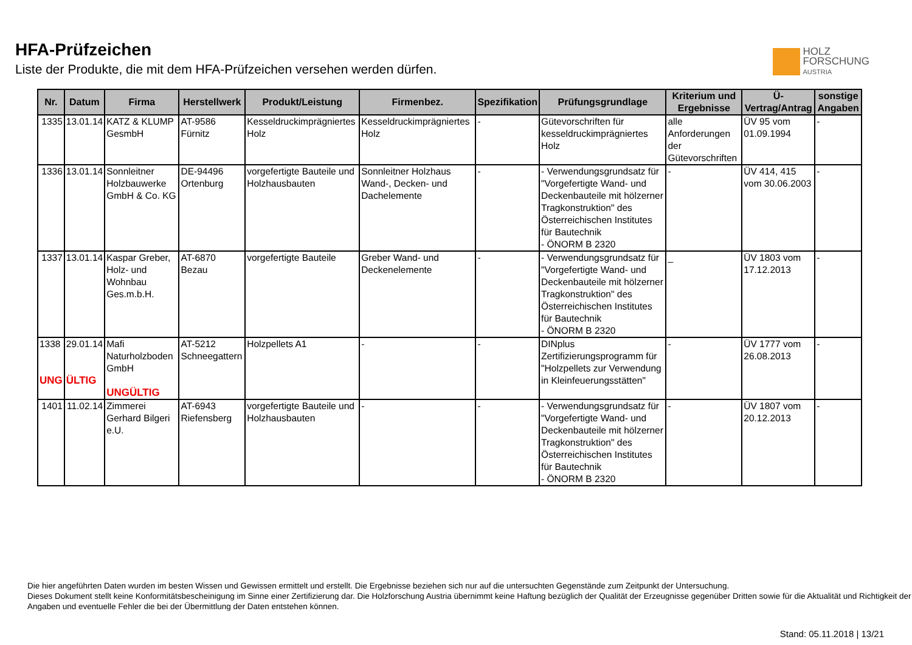HFA-Prüfzeichen
Liste der Produkte, die mit dem HFA-Prüfzeichen versehen werden dürfen.
HOLZ
FORSCHUNG
AUSTRIA
| Nr. | Datum | Firma | Herstellwerk | Produkt/Leistung | Firmenbez. | Spezifikation | Prüfungsgrundlage | Kriterium und Ergebnisse | Ü-Vertrag/Antrag | sonstige Angaben |
| --- | --- | --- | --- | --- | --- | --- | --- | --- | --- | --- |
| 1335 | 13.01.14 | KATZ & KLUMP GesmbH | AT-9586 Fürnitz | Kesseldruckimprägniertes Holz | Kesseldruckimprägniertes Holz | - | Gütevorschriften für kesseldruckimprägniertes Holz | alle Anforderungen der Gütevorschriften | ÜV 95 vom 01.09.1994 | - |
| 1336 | 13.01.14 | Sonnleitner Holzbauwerke GmbH & Co. KG | DE-94496 Ortenburg | vorgefertigte Bauteile und Holzhausbauten | Sonnleitner Holzhaus Wand-, Decken- und Dachelemente | - | - Verwendungsgrundsatz für "Vorgefertigte Wand- und Deckenbauteile mit hölzerner Tragkonstruktion" des Österreichischen Institutes für Bautechnik - ÖNORM B 2320 | - | ÜV 414, 415 vom 30.06.2003 | - |
| 1337 | 13.01.14 | Kaspar Greber, Holz- und Wohnbau Ges.m.b.H. | AT-6870 Bezau | vorgefertigte Bauteile | Greber Wand- und Deckenelemente | - | - Verwendungsgrundsatz für "Vorgefertigte Wand- und Deckenbauteile mit hölzerner Tragkonstruktion" des Österreichischen Institutes für Bautechnik - ÖNORM B 2320 | _ | ÜV 1803 vom 17.12.2013 | - |
| 1338 UNG | 29.01.14 ÜLTIG | Mafi Naturholzboden GmbH UNGÜLTIG | AT-5212 Schneegattern | Holzpellets A1 | - | - | DINplus Zertifizierungsprogramm für "Holzpellets zur Verwendung in Kleinfeuerungsstätten" | - | ÜV 1777 vom 26.08.2013 | - |
| 1401 | 11.02.14 | Zimmerei Gerhard Bilgeri e.U. | AT-6943 Riefensberg | vorgefertigte Bauteile und Holzhausbauten | - | - | - Verwendungsgrundsatz für "Vorgefertigte Wand- und Deckenbauteile mit hölzerner Tragkonstruktion" des Österreichischen Institutes für Bautechnik - ÖNORM B 2320 | - | ÜV 1807 vom 20.12.2013 | - |
Die hier angeführten Daten wurden im besten Wissen und Gewissen ermittelt und erstellt. Die Ergebnisse beziehen sich nur auf die untersuchten Gegenstände zum Zeitpunkt der Untersuchung.
Dieses Dokument stellt keine Konformitätsbescheinigung im Sinne einer Zertifizierung dar. Die Holzforschung Austria übernimmt keine Haftung bezüglich der Qualität der Erzeugnisse gegenüber Dritten sowie für die Aktualität und Richtigkeit der Angaben und eventuelle Fehler die bei der Übermittlung der Daten entstehen können.
Stand: 05.11.2018 | 13/21